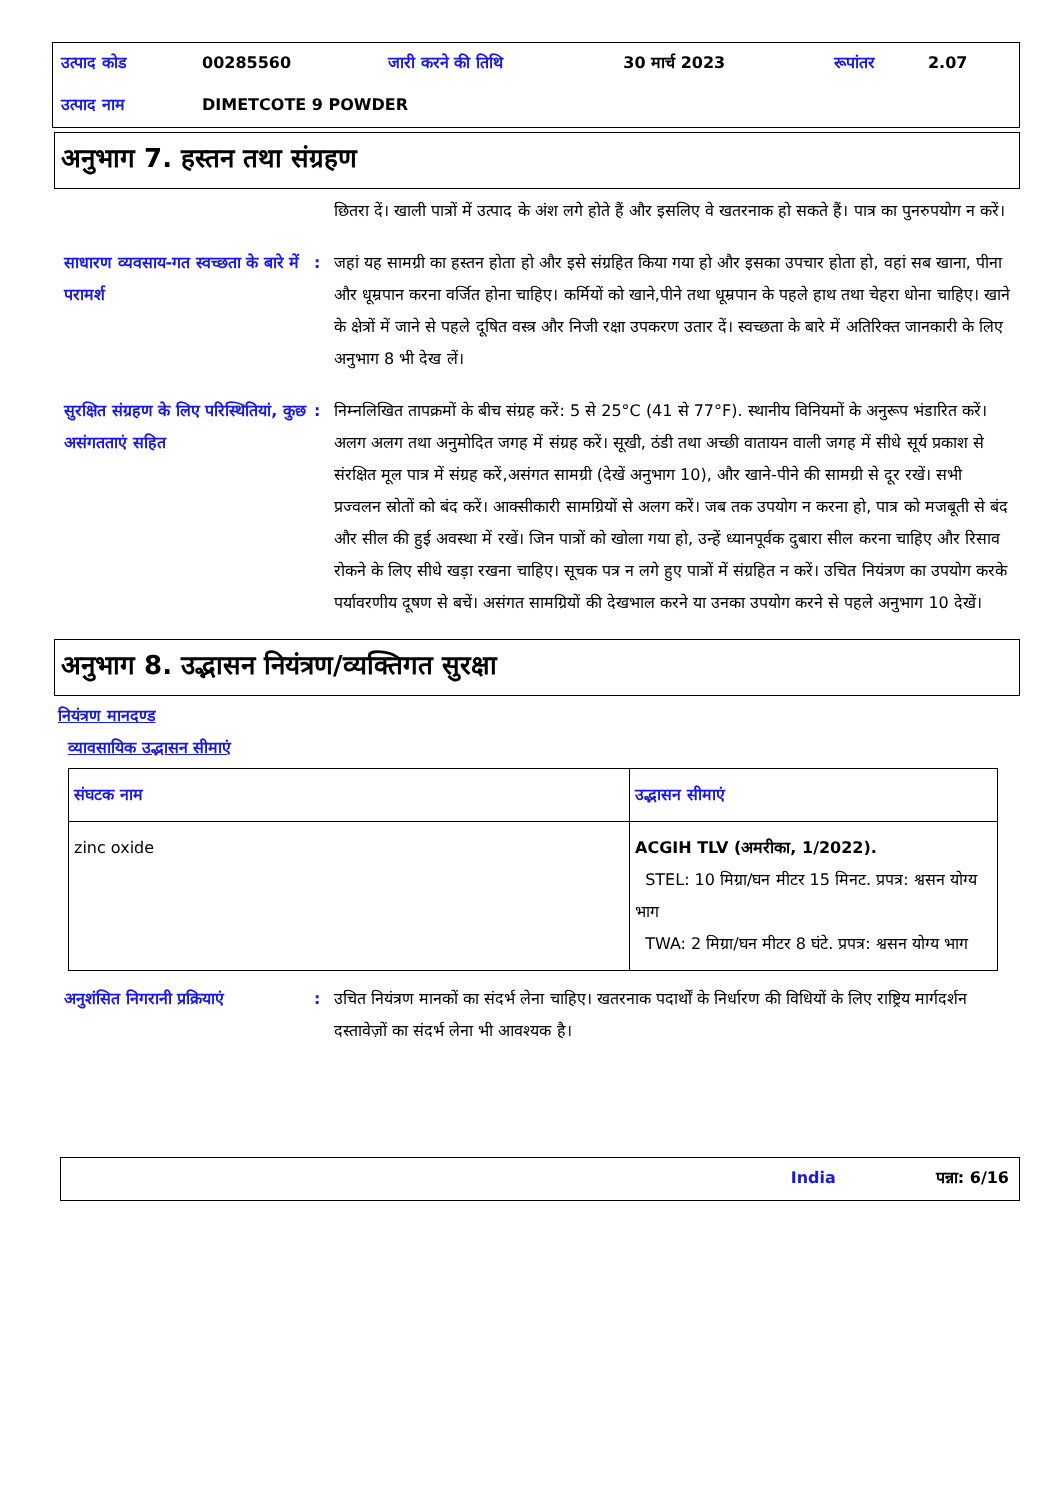| उत्पाद कोड | 00285560 | जारी करने की तिथि | 30 मार्च 2023 | रूपांतर | 2.07 |
| उत्पाद नाम | DIMETCOTE 9 POWDER | | | | |
अनुभाग 7. हस्तन तथा संग्रहण
छितरा दें। खाली पात्रों में उत्पाद के अंश लगे होते हैं और इसलिए वे खतरनाक हो सकते हैं। पात्र का पुनरुपयोग न करें।
साधारण व्यवसाय-गत स्वच्छता के बारे में परामर्श
: जहां यह सामग्री का हस्तन होता हो और इसे संग्रहित किया गया हो और इसका उपचार होता हो, वहां सब खाना, पीना और धूम्रपान करना वर्जित होना चाहिए। कर्मियों को खाने,पीने तथा धूम्रपान के पहले हाथ तथा चेहरा धोना चाहिए। खाने के क्षेत्रों में जाने से पहले दूषित वस्त्र और निजी रक्षा उपकरण उतार दें। स्वच्छता के बारे में अतिरिक्त जानकारी के लिए अनुभाग 8 भी देख लें।
सुरक्षित संग्रहण के लिए परिस्थितियां, कुछ असंगतताएं सहित
: निम्नलिखित तापक्रमों के बीच संग्रह करें: 5 से 25°C (41 से 77°F). स्थानीय विनियमों के अनुरूप भंडारित करें। अलग अलग तथा अनुमोदित जगह में संग्रह करें। सूखी, ठंडी तथा अच्छी वातायन वाली जगह में सीधे सूर्य प्रकाश से संरक्षित मूल पात्र में संग्रह करें,असंगत सामग्री (देखें अनुभाग 10), और खाने-पीने की सामग्री से दूर रखें। सभी प्रज्वलन स्रोतों को बंद करें। आक्सीकारी सामग्रियों से अलग करें। जब तक उपयोग न करना हो, पात्र को मजबूती से बंद और सील की हुई अवस्था में रखें। जिन पात्रों को खोला गया हो, उन्हें ध्यानपूर्वक दुबारा सील करना चाहिए और रिसाव रोकने के लिए सीधे खड़ा रखना चाहिए। सूचक पत्र न लगे हुए पात्रों में संग्रहित न करें। उचित नियंत्रण का उपयोग करके पर्यावरणीय दूषण से बचें। असंगत सामग्रियों की देखभाल करने या उनका उपयोग करने से पहले अनुभाग 10 देखें।
अनुभाग 8. उद्भासन नियंत्रण/व्यक्तिगत सुरक्षा
नियंत्रण मानदण्ड
व्यावसायिक उद्भासन सीमाएं
| संघटक नाम | उद्भासन सीमाएं |
| --- | --- |
| zinc oxide | ACGIH TLV (अमरीका, 1/2022). STEL: 10 मिग्रा/घन मीटर 15 मिनट. प्रपत्र: श्वसन योग्य भाग TWA: 2 मिग्रा/घन मीटर 8 घंटे. प्रपत्र: श्वसन योग्य भाग |
अनुशंसित निगरानी प्रक्रियाएं
: उचित नियंत्रण मानकों का संदर्भ लेना चाहिए। खतरनाक पदार्थों के निर्धारण की विधियों के लिए राष्ट्रिय मार्गदर्शन दस्तावेज़ों का संदर्भ लेना भी आवश्यक है।
India पन्ना: 6/16